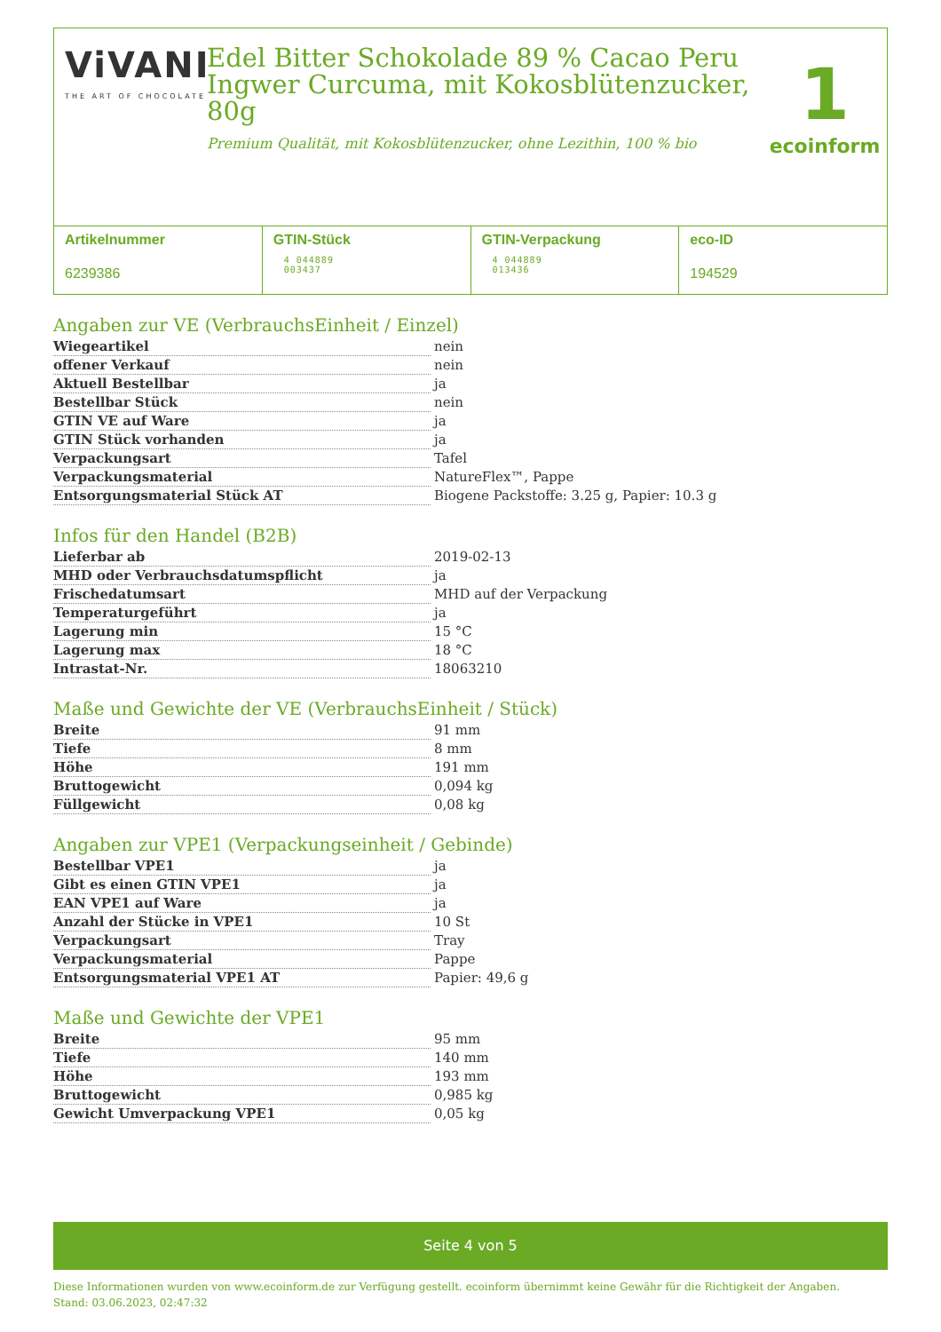ViVANI
THE ART OF CHOCOLATE
Edel Bitter Schokolade 89 % Cacao Peru Ingwer Curcuma, mit Kokosblütenzucker, 80g
Premium Qualität, mit Kokosblütenzucker, ohne Lezithin, 100 % bio
1
ecoinform
Artikelnummer
6239386
GTIN-Stück
4 044889 003437
GTIN-Verpackung
4 044889 013436
eco-ID
194529
Angaben zur VE (VerbrauchsEinheit / Einzel)
| Wiegeartikel | nein |
| offener Verkauf | nein |
| Aktuell Bestellbar | ja |
| Bestellbar Stück | nein |
| GTIN VE auf Ware | ja |
| GTIN Stück vorhanden | ja |
| Verpackungsart | Tafel |
| Verpackungsmaterial | NatureFlex™, Pappe |
| Entsorgungsmaterial Stück AT | Biogene Packstoffe: 3.25 g, Papier: 10.3 g |
Infos für den Handel (B2B)
| Lieferbar ab | 2019-02-13 |
| MHD oder Verbrauchsdatumspflicht | ja |
| Frischedatumsart | MHD auf der Verpackung |
| Temperaturgeführt | ja |
| Lagerung min | 15 °C |
| Lagerung max | 18 °C |
| Intrastat-Nr. | 18063210 |
Maße und Gewichte der VE (VerbrauchsEinheit / Stück)
| Breite | 91 mm |
| Tiefe | 8 mm |
| Höhe | 191 mm |
| Bruttogewicht | 0,094 kg |
| Füllgewicht | 0,08 kg |
Angaben zur VPE1 (Verpackungseinheit / Gebinde)
| Bestellbar VPE1 | ja |
| Gibt es einen GTIN VPE1 | ja |
| EAN VPE1 auf Ware | ja |
| Anzahl der Stücke in VPE1 | 10 St |
| Verpackungsart | Tray |
| Verpackungsmaterial | Pappe |
| Entsorgungsmaterial VPE1 AT | Papier: 49,6 g |
Maße und Gewichte der VPE1
| Breite | 95 mm |
| Tiefe | 140 mm |
| Höhe | 193 mm |
| Bruttogewicht | 0,985 kg |
| Gewicht Umverpackung VPE1 | 0,05 kg |
Seite 4 von 5
Diese Informationen wurden von www.ecoinform.de zur Verfügung gestellt. ecoinform übernimmt keine Gewähr für die Richtigkeit der Angaben.
Stand: 03.06.2023, 02:47:32